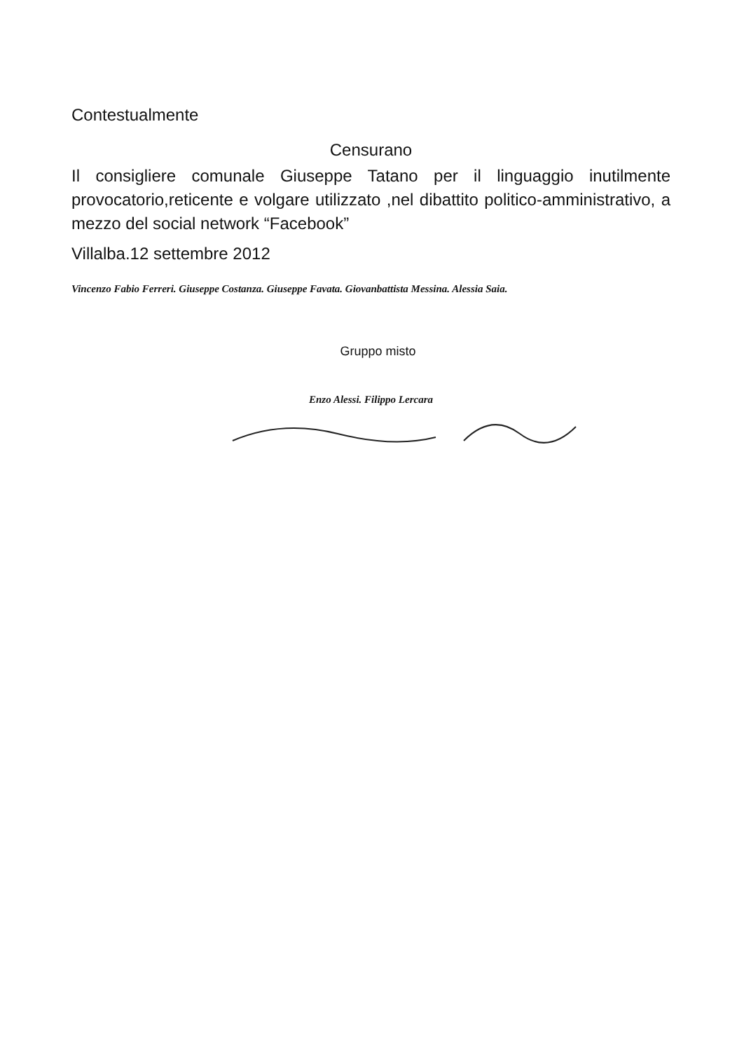Contestualmente
Censurano
Il consigliere comunale Giuseppe Tatano per il linguaggio inutilmente provocatorio,reticente e volgare utilizzato ,nel dibattito politico-amministrativo, a mezzo del social network “Facebook”
Villalba.12 settembre 2012
Vincenzo Fabio Ferreri. Giuseppe Costanza. Giuseppe Favata. Giovanbattista Messina. Alessia Saia.
Gruppo misto
Enzo Alessi. Filippo Lercara